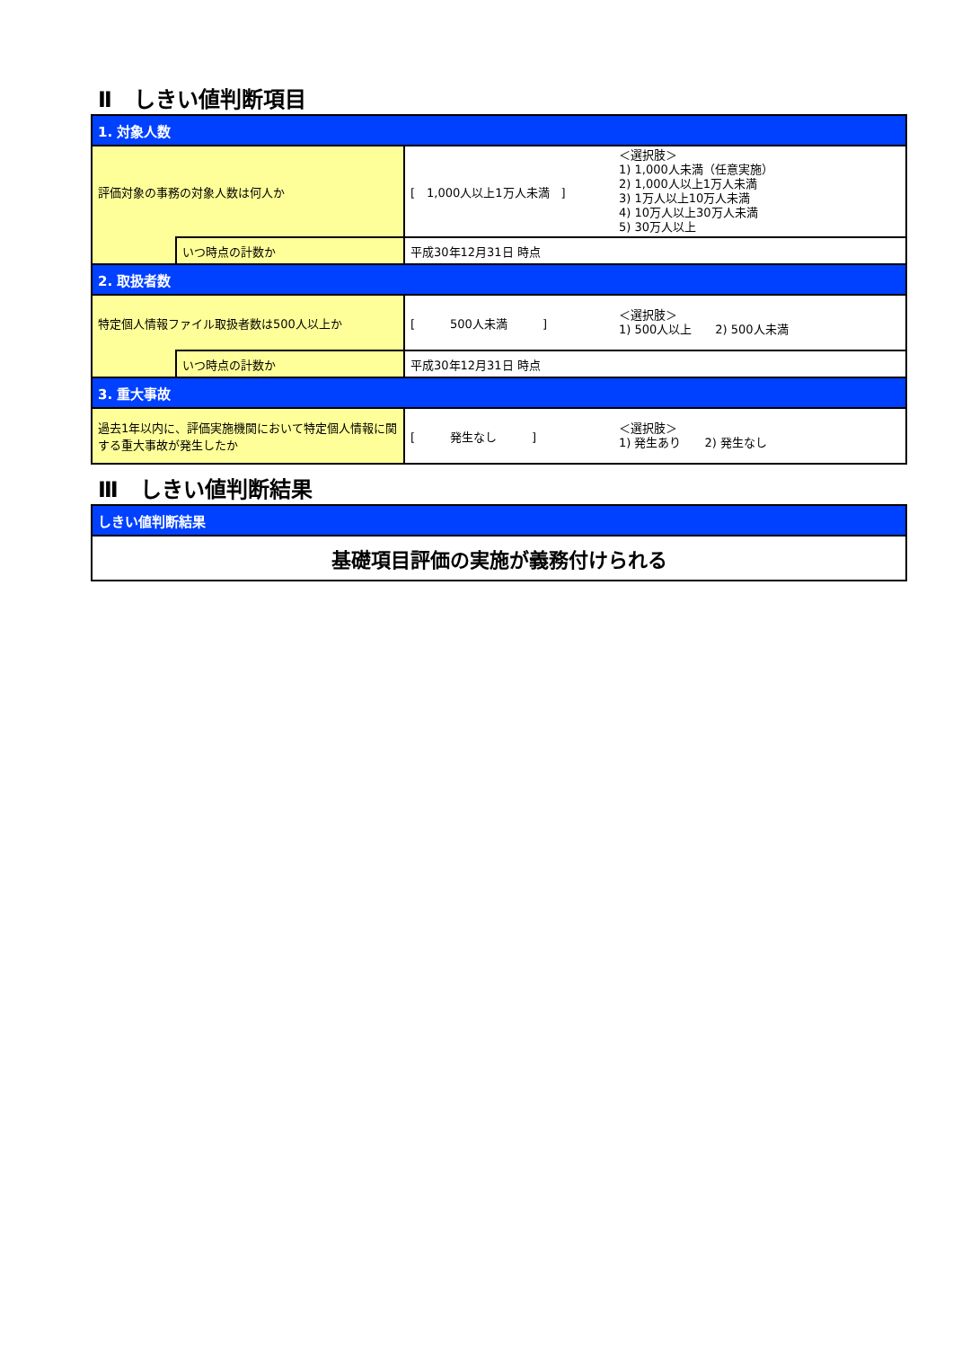Ⅱ　しきい値判断項目
| 1. 対象人数 | | | |
| 評価対象の事務の対象人数は何人か | | [ 1,000人以上1万人未満 ] | ＜選択肢＞ 1) 1,000人未満（任意実施） 2) 1,000人以上1万人未満 3) 1万人以上10万人未満 4) 10万人以上30万人未満 5) 30万人以上 |
| | いつ時点の計数か | 平成30年12月31日 時点 | |
| 2. 取扱者数 | | | |
| 特定個人情報ファイル取扱者数は500人以上か | | [ 500人未満 ] | ＜選択肢＞ 1) 500人以上 2) 500人未満 |
| | いつ時点の計数か | 平成30年12月31日 時点 | |
| 3. 重大事故 | | | |
| 過去1年以内に、評価実施機関において特定個人情報に関する重大事故が発生したか | | [ 発生なし ] | ＜選択肢＞ 1) 発生あり 2) 発生なし |
Ⅲ　しきい値判断結果
| しきい値判断結果 |
| 基礎項目評価の実施が義務付けられる |